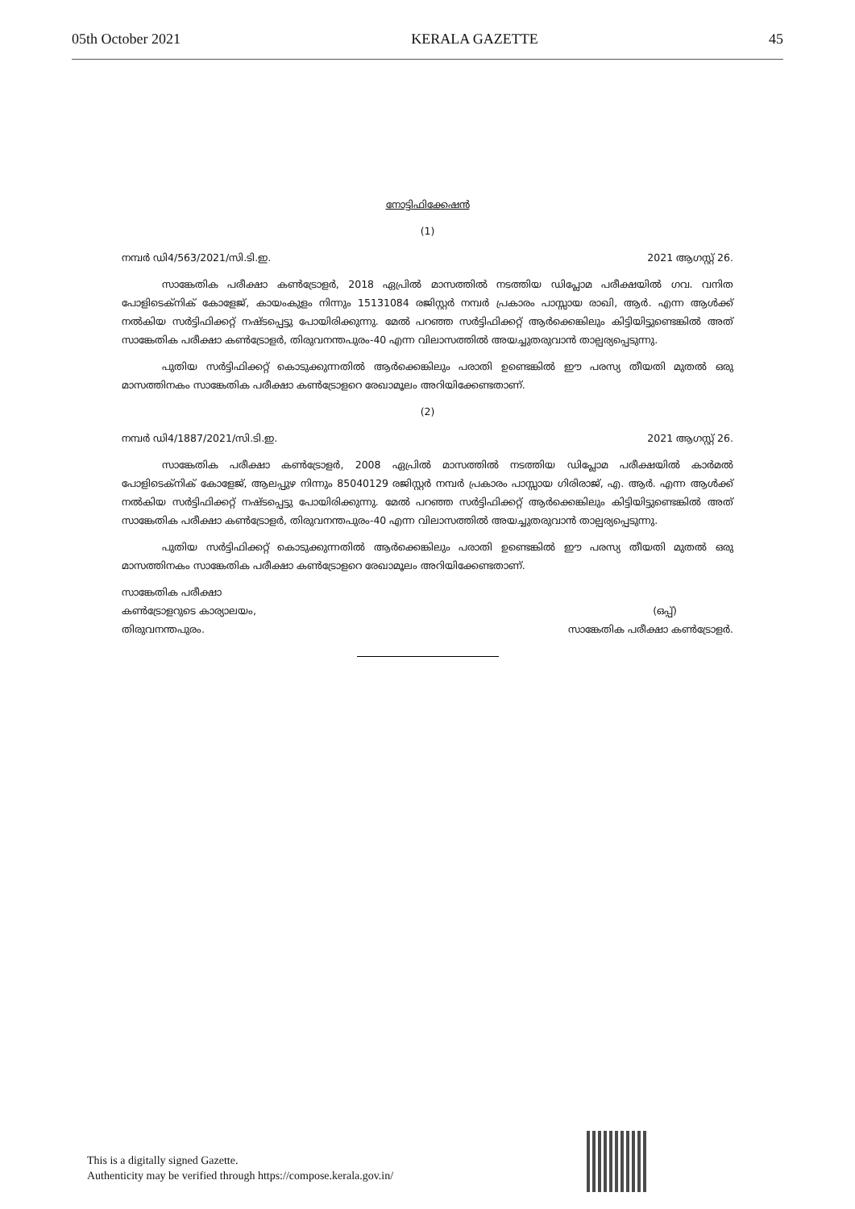05th October 2021 KERALA GAZETTE 45
നോട്ടിഫിക്കേഷൻ
(1)
നമ്പർ ഡി4/563/2021/സി.ടി.ഇ. 2021 ആഗസ്റ്റ് 26.
സാങ്കേതിക പരീക്ഷാ കൺട്രോളർ, 2018 ഏപ്രിൽ മാസത്തിൽ നടത്തിയ ഡിപ്ലോമ പരീക്ഷയിൽ ഗവ. വനിത പോളിടെക്നിക് കോളേജ്, കായംകുളം നിന്നും 15131084 രജിസ്റ്റർ നമ്പർ പ്രകാരം പാസ്സായ രാഖി, ആർ. എന്ന ആൾക്ക് നൽകിയ സർട്ടിഫിക്കറ്റ് നഷ്ടപ്പെട്ടു പോയിരിക്കുന്നു. മേൽ പറഞ്ഞ സർട്ടിഫിക്കറ്റ് ആർക്കെങ്കിലും കിട്ടിയിട്ടുണ്ടെങ്കിൽ അത് സാങ്കേതിക പരീക്ഷാ കൺട്രോളർ, തിരുവനന്തപുരം-40 എന്ന വിലാസത്തിൽ അയച്ചുതരുവാൻ താല്പര്യപ്പെടുന്നു.
പുതിയ സർട്ടിഫിക്കറ്റ് കൊടുക്കുന്നതിൽ ആർക്കെങ്കിലും പരാതി ഉണ്ടെങ്കിൽ ഈ പരസ്യ തീയതി മുതൽ ഒരു മാസത്തിനകം സാങ്കേതിക പരീക്ഷാ കൺട്രോളറെ രേഖാമൂലം അറിയിക്കേണ്ടതാണ്.
(2)
നമ്പർ ഡി4/1887/2021/സി.ടി.ഇ. 2021 ആഗസ്റ്റ് 26.
സാങ്കേതിക പരീക്ഷാ കൺട്രോളർ, 2008 ഏപ്രിൽ മാസത്തിൽ നടത്തിയ ഡിപ്ലോമ പരീക്ഷയിൽ കാർമൽ പോളിടെക്നിക് കോളേജ്, ആലപ്പുഴ നിന്നും 85040129 രജിസ്റ്റർ നമ്പർ പ്രകാരം പാസ്സായ ഗിരിരാജ്, എ. ആർ. എന്ന ആൾക്ക് നൽകിയ സർട്ടിഫിക്കറ്റ് നഷ്ടപ്പെട്ടു പോയിരിക്കുന്നു. മേൽ പറഞ്ഞ സർട്ടിഫിക്കറ്റ് ആർക്കെങ്കിലും കിട്ടിയിട്ടുണ്ടെങ്കിൽ അത് സാങ്കേതിക പരീക്ഷാ കൺട്രോളർ, തിരുവനന്തപുരം-40 എന്ന വിലാസത്തിൽ അയച്ചുതരുവാൻ താല്പര്യപ്പെടുന്നു.
പുതിയ സർട്ടിഫിക്കറ്റ് കൊടുക്കുന്നതിൽ ആർക്കെങ്കിലും പരാതി ഉണ്ടെങ്കിൽ ഈ പരസ്യ തീയതി മുതൽ ഒരു മാസത്തിനകം സാങ്കേതിക പരീക്ഷാ കൺട്രോളറെ രേഖാമൂലം അറിയിക്കേണ്ടതാണ്.
സാങ്കേതിക പരീക്ഷാ
കൺട്രോളറുടെ കാര്യാലയം, (ഒപ്പ്)
തിരുവനന്തപുരം. സാങ്കേതിക പരീക്ഷാ കൺട്രോളർ.
This is a digitally signed Gazette.
Authenticity may be verified through https://compose.kerala.gov.in/